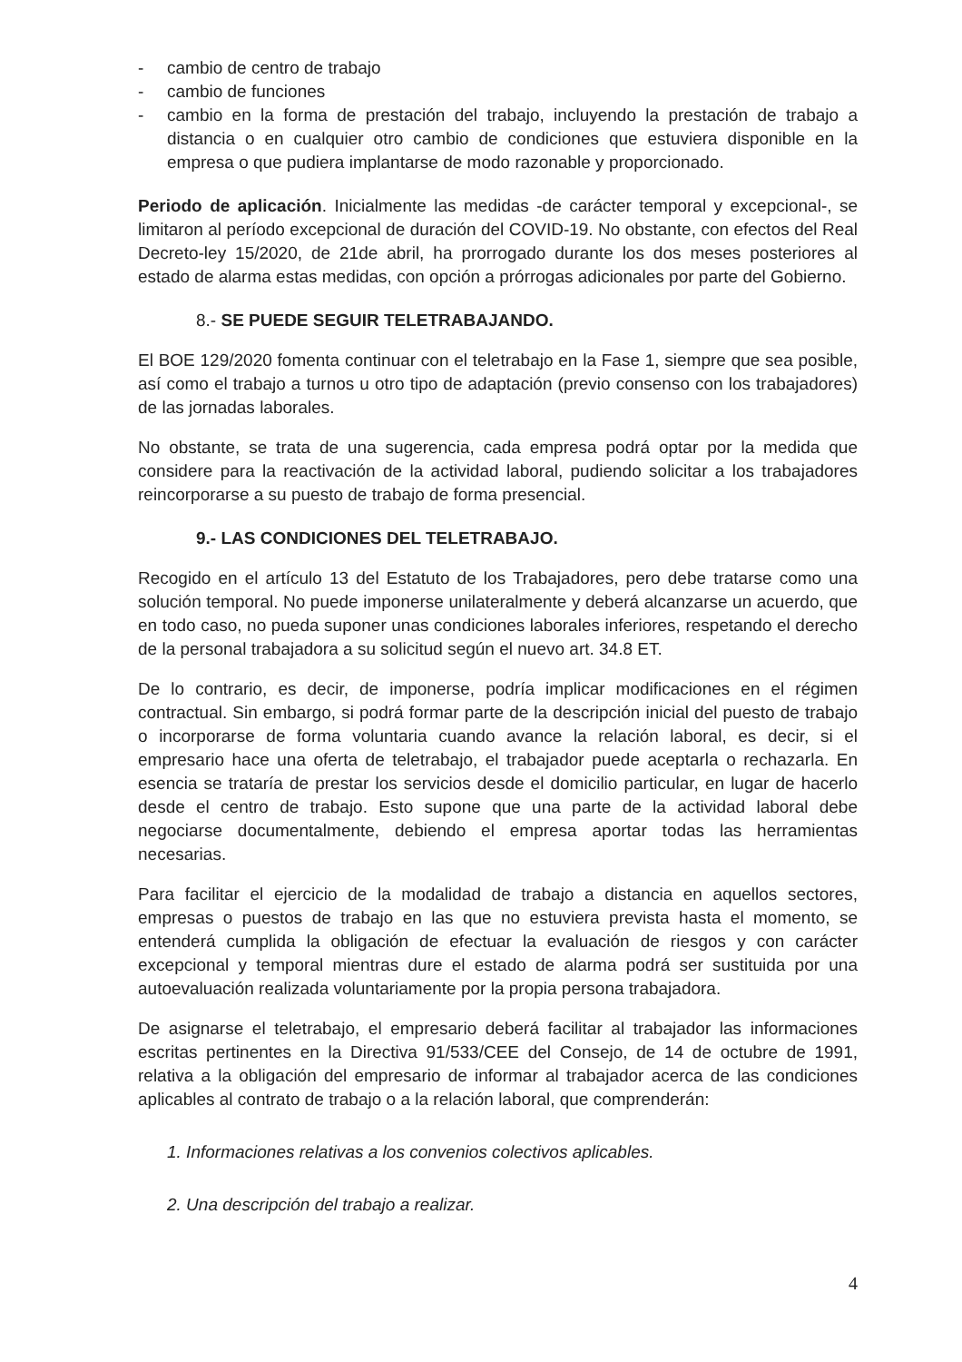- cambio de centro de trabajo
- cambio de funciones
- cambio en la forma de prestación del trabajo, incluyendo la prestación de trabajo a distancia o en cualquier otro cambio de condiciones que estuviera disponible en la empresa o que pudiera implantarse de modo razonable y proporcionado.
Periodo de aplicación. Inicialmente las medidas -de carácter temporal y excepcional-, se limitaron al período excepcional de duración del COVID-19. No obstante, con efectos del Real Decreto-ley 15/2020, de 21de abril, ha prorrogado durante los dos meses posteriores al estado de alarma estas medidas, con opción a prórrogas adicionales por parte del Gobierno.
8.- SE PUEDE SEGUIR TELETRABAJANDO.
El BOE 129/2020 fomenta continuar con el teletrabajo en la Fase 1, siempre que sea posible, así como el trabajo a turnos u otro tipo de adaptación (previo consenso con los trabajadores) de las jornadas laborales.
No obstante, se trata de una sugerencia, cada empresa podrá optar por la medida que considere para la reactivación de la actividad laboral, pudiendo solicitar a los trabajadores reincorporarse a su puesto de trabajo de forma presencial.
9.- LAS CONDICIONES DEL TELETRABAJO.
Recogido en el artículo 13 del Estatuto de los Trabajadores, pero debe tratarse como una solución temporal. No puede imponerse unilateralmente y deberá alcanzarse un acuerdo, que en todo caso, no pueda suponer unas condiciones laborales inferiores, respetando el derecho de la personal trabajadora a su solicitud según el nuevo art. 34.8 ET.
De lo contrario, es decir, de imponerse, podría implicar modificaciones en el régimen contractual. Sin embargo, si podrá formar parte de la descripción inicial del puesto de trabajo o incorporarse de forma voluntaria cuando avance la relación laboral, es decir, si el empresario hace una oferta de teletrabajo, el trabajador puede aceptarla o rechazarla. En esencia se trataría de prestar los servicios desde el domicilio particular, en lugar de hacerlo desde el centro de trabajo. Esto supone que una parte de la actividad laboral debe negociarse documentalmente, debiendo el empresa aportar todas las herramientas necesarias.
Para facilitar el ejercicio de la modalidad de trabajo a distancia en aquellos sectores, empresas o puestos de trabajo en las que no estuviera prevista hasta el momento, se entenderá cumplida la obligación de efectuar la evaluación de riesgos y con carácter excepcional y temporal mientras dure el estado de alarma podrá ser sustituida por una autoevaluación realizada voluntariamente por la propia persona trabajadora.
De asignarse el teletrabajo, el empresario deberá facilitar al trabajador las informaciones escritas pertinentes en la Directiva 91/533/CEE del Consejo, de 14 de octubre de 1991, relativa a la obligación del empresario de informar al trabajador acerca de las condiciones aplicables al contrato de trabajo o a la relación laboral, que comprenderán:
1. Informaciones relativas a los convenios colectivos aplicables.
2. Una descripción del trabajo a realizar.
4